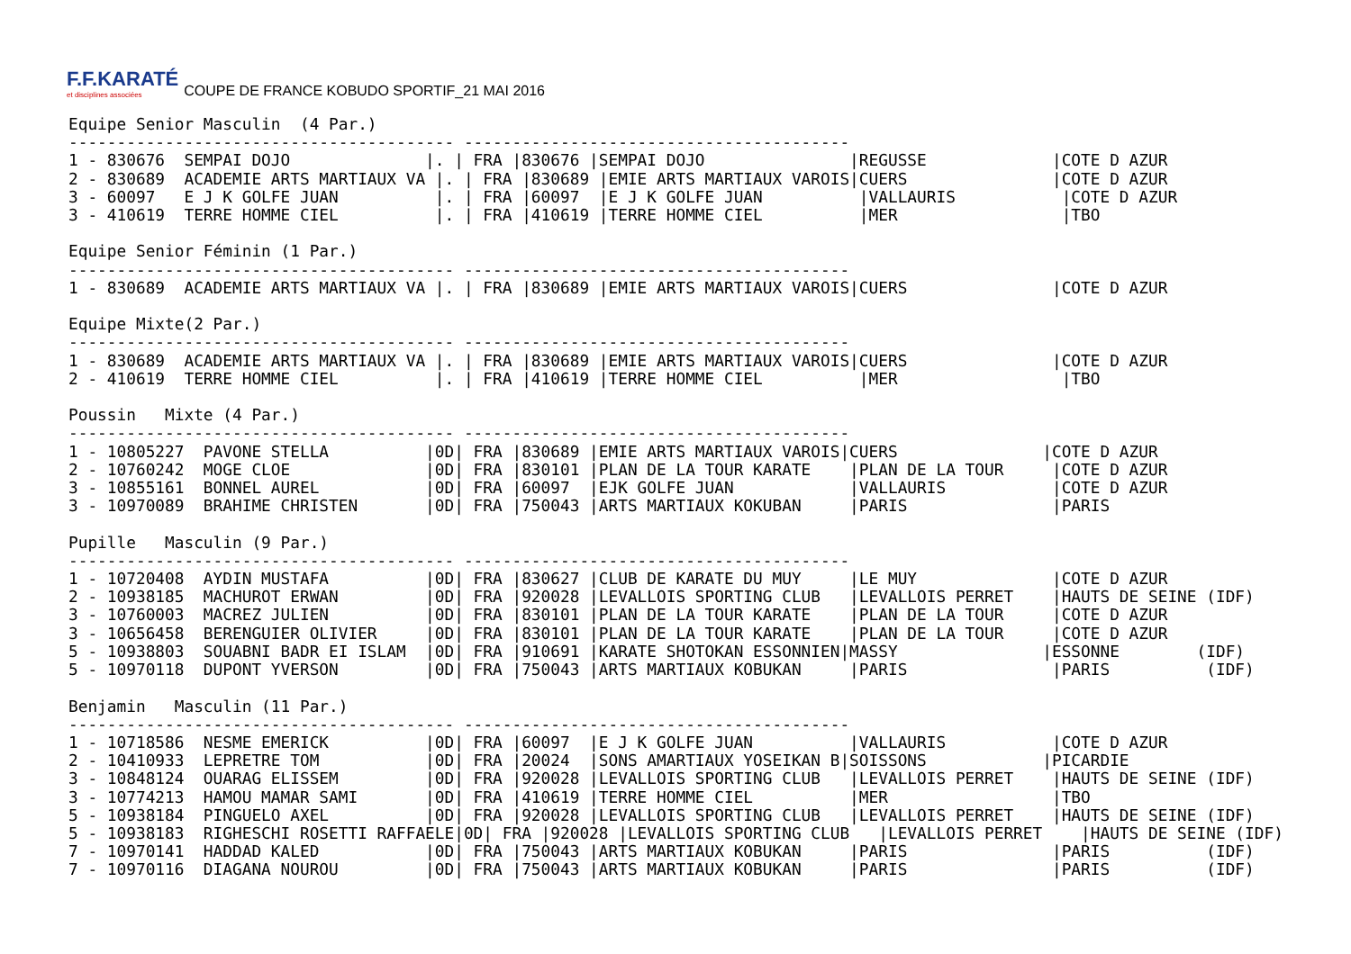F.F.KARATÉ
et disciplines associées
COUPE DE FRANCE KOBUDO SPORTIF_21 MAI 2016
Equipe Senior Masculin  (4 Par.)
---------------------------------------- ----------------------------------------
1 - 830676  SEMPAI DOJO              |. | FRA |830676 |SEMPAI DOJO               |REGUSSE             |COTE D AZUR
2 - 830689  ACADEMIE ARTS MARTIAUX VA |. | FRA |830689 |EMIE ARTS MARTIAUX VAROIS|CUERS               |COTE D AZUR
3 - 60097   E J K GOLFE JUAN          |. | FRA |60097  |E J K GOLFE JUAN          |VALLAURIS           |COTE D AZUR
3 - 410619  TERRE HOMME CIEL          |. | FRA |410619 |TERRE HOMME CIEL          |MER                 |TBO

Equipe Senior Féminin (1 Par.)
---------------------------------------- ----------------------------------------
1 - 830689  ACADEMIE ARTS MARTIAUX VA |. | FRA |830689 |EMIE ARTS MARTIAUX VAROIS|CUERS               |COTE D AZUR

Equipe Mixte(2 Par.)
---------------------------------------- ----------------------------------------
1 - 830689  ACADEMIE ARTS MARTIAUX VA |. | FRA |830689 |EMIE ARTS MARTIAUX VAROIS|CUERS               |COTE D AZUR
2 - 410619  TERRE HOMME CIEL          |. | FRA |410619 |TERRE HOMME CIEL          |MER                 |TBO

Poussin   Mixte (4 Par.)
---------------------------------------- ----------------------------------------
1 - 10805227  PAVONE STELLA          |0D| FRA |830689 |EMIE ARTS MARTIAUX VAROIS|CUERS               |COTE D AZUR
2 - 10760242  MOGE CLOE              |0D| FRA |830101 |PLAN DE LA TOUR KARATE    |PLAN DE LA TOUR     |COTE D AZUR
3 - 10855161  BONNEL AUREL           |0D| FRA |60097  |EJK GOLFE JUAN            |VALLAURIS           |COTE D AZUR
3 - 10970089  BRAHIME CHRISTEN       |0D| FRA |750043 |ARTS MARTIAUX KOKUBAN     |PARIS               |PARIS

Pupille   Masculin (9 Par.)
---------------------------------------- ----------------------------------------
1 - 10720408  AYDIN MUSTAFA          |0D| FRA |830627 |CLUB DE KARATE DU MUY     |LE MUY              |COTE D AZUR
2 - 10938185  MACHUROT ERWAN         |0D| FRA |920028 |LEVALLOIS SPORTING CLUB   |LEVALLOIS PERRET    |HAUTS DE SEINE (IDF)
3 - 10760003  MACREZ JULIEN          |0D| FRA |830101 |PLAN DE LA TOUR KARATE    |PLAN DE LA TOUR     |COTE D AZUR
3 - 10656458  BERENGUIER OLIVIER     |0D| FRA |830101 |PLAN DE LA TOUR KARATE    |PLAN DE LA TOUR     |COTE D AZUR
5 - 10938803  SOUABNI BADR EI ISLAM  |0D| FRA |910691 |KARATE SHOTOKAN ESSONNIEN|MASSY               |ESSONNE        (IDF)
5 - 10970118  DUPONT YVERSON         |0D| FRA |750043 |ARTS MARTIAUX KOBUKAN     |PARIS               |PARIS          (IDF)

Benjamin   Masculin (11 Par.)
---------------------------------------- ----------------------------------------
1 - 10718586  NESME EMERICK          |0D| FRA |60097  |E J K GOLFE JUAN          |VALLAURIS           |COTE D AZUR
2 - 10410933  LEPRETRE TOM           |0D| FRA |20024  |SONS AMARTIAUX YOSEIKAN B|SOISSONS            |PICARDIE
3 - 10848124  OUARAG ELISSEM         |0D| FRA |920028 |LEVALLOIS SPORTING CLUB   |LEVALLOIS PERRET    |HAUTS DE SEINE (IDF)
3 - 10774213  HAMOU MAMAR SAMI       |0D| FRA |410619 |TERRE HOMME CIEL          |MER                 |TBO
5 - 10938184  PINGUELO AXEL          |0D| FRA |920028 |LEVALLOIS SPORTING CLUB   |LEVALLOIS PERRET    |HAUTS DE SEINE (IDF)
5 - 10938183  RIGHESCHI ROSETTI RAFFAELE|0D| FRA |920028 |LEVALLOIS SPORTING CLUB   |LEVALLOIS PERRET    |HAUTS DE SEINE (IDF)
7 - 10970141  HADDAD KALED           |0D| FRA |750043 |ARTS MARTIAUX KOBUKAN     |PARIS               |PARIS          (IDF)
7 - 10970116  DIAGANA NOUROU         |0D| FRA |750043 |ARTS MARTIAUX KOBUKAN     |PARIS               |PARIS          (IDF)